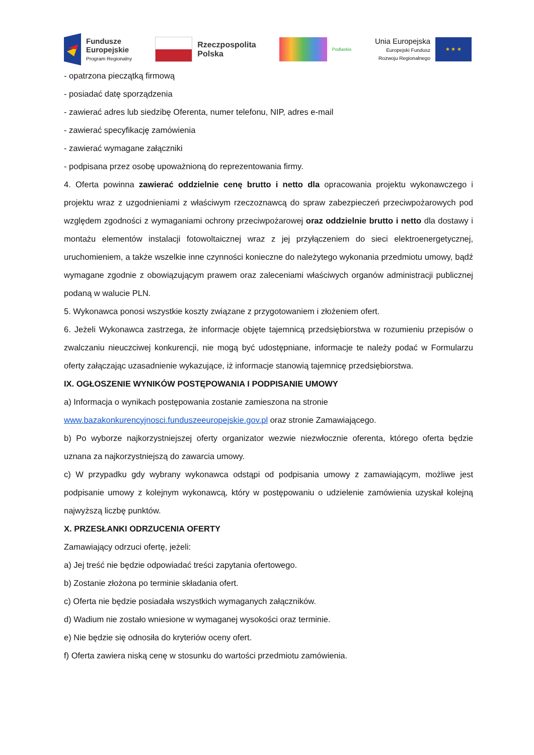Fundusze
Europejskie
Program Regionalny
Rzeczpospolita
Polska
Podlaskie
Unia Europejska
Europejski Fundusz
Rozwoju Regionalnego
★ ★ ★
- opatrzona pieczątką firmową
- posiadać datę sporządzenia
- zawierać adres lub siedzibę Oferenta, numer telefonu, NIP, adres e-mail
- zawierać specyfikację zamówienia
- zawierać wymagane załączniki
- podpisana przez osobę upoważnioną do reprezentowania firmy.
4. Oferta powinna zawierać oddzielnie cenę brutto i netto dla opracowania projektu wykonawczego i projektu wraz z uzgodnieniami z właściwym rzeczoznawcą do spraw zabezpieczeń przeciwpożarowych pod względem zgodności z wymaganiami ochrony przeciwpożarowej oraz oddzielnie brutto i netto dla dostawy i montażu elementów instalacji fotowoltaicznej wraz z jej przyłączeniem do sieci elektroenergetycznej, uruchomieniem, a także wszelkie inne czynności konieczne do należytego wykonania przedmiotu umowy, bądź wymagane zgodnie z obowiązującym prawem oraz zaleceniami właściwych organów administracji publicznej podaną w walucie PLN.
5. Wykonawca ponosi wszystkie koszty związane z przygotowaniem i złożeniem ofert.
6. Jeżeli Wykonawca zastrzega, że informacje objęte tajemnicą przedsiębiorstwa w rozumieniu przepisów o zwalczaniu nieuczciwej konkurencji, nie mogą być udostępniane, informacje te należy podać w Formularzu oferty załączając uzasadnienie wykazujące, iż informacje stanowią tajemnicę przedsiębiorstwa.
IX. OGŁOSZENIE WYNIKÓW POSTĘPOWANIA I PODPISANIE UMOWY
a) Informacja o wynikach postępowania zostanie zamieszona na stronie
www.bazakonkurencyjnosci.funduszeeuropejskie.gov.pl oraz stronie Zamawiającego.
b) Po wyborze najkorzystniejszej oferty organizator wezwie niezwłocznie oferenta, którego oferta będzie uznana za najkorzystniejszą do zawarcia umowy.
c) W przypadku gdy wybrany wykonawca odstąpi od podpisania umowy z zamawiającym, możliwe jest podpisanie umowy z kolejnym wykonawcą, który w postępowaniu o udzielenie zamówienia uzyskał kolejną najwyższą liczbę punktów.
X. PRZESŁANKI ODRZUCENIA OFERTY
Zamawiający odrzuci ofertę, jeżeli:
a) Jej treść nie będzie odpowiadać treści zapytania ofertowego.
b) Zostanie złożona po terminie składania ofert.
c) Oferta nie będzie posiadała wszystkich wymaganych załączników.
d) Wadium nie zostało wniesione w wymaganej wysokości oraz terminie.
e) Nie będzie się odnosiła do kryteriów oceny ofert.
f) Oferta zawiera niską cenę w stosunku do wartości przedmiotu zamówienia.